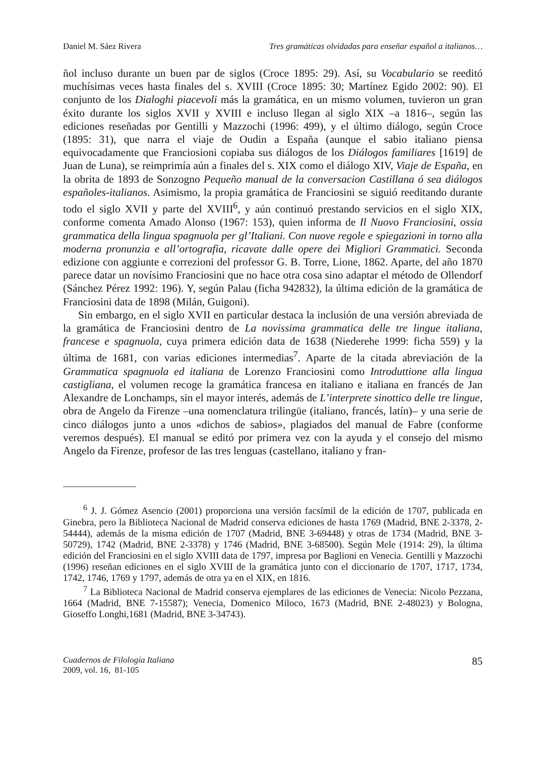Daniel M. Sáez Rivera Tres gramáticas olvidadas para enseñar español a italianos…
ñol incluso durante un buen par de siglos (Croce 1895: 29). Así, su Vocabulario se reeditó muchísimas veces hasta finales del s. XVIII (Croce 1895: 30; Martínez Egido 2002: 90). El conjunto de los Dialoghi piacevoli más la gramática, en un mismo volumen, tuvieron un gran éxito durante los siglos XVII y XVIII e incluso llegan al siglo XIX –a 1816–, según las ediciones reseñadas por Gentilli y Mazzochi (1996: 499), y el último diálogo, según Croce (1895: 31), que narra el viaje de Oudin a España (aunque el sabio italiano piensa equivocadamente que Franciosioni copiaba sus diálogos de los Diálogos familiares [1619] de Juan de Luna), se reimprimía aún a finales del s. XIX como el diálogo XIV, Viaje de España, en la obrita de 1893 de Sonzogno Pequeño manual de la conversacion Castillana ó sea diálogos españoles-italianos. Asimismo, la propia gramática de Franciosini se siguió reeditando durante todo el siglo XVII y parte del XVIII<sup>6</sup>, y aún continuó prestando servicios en el siglo XIX, conforme comenta Amado Alonso (1967: 153), quien informa de Il Nuovo Franciosini, ossia grammatica della lingua spagnuola per gl’Italiani. Con nuove regole e spiegazioni in torno alla moderna pronunzia e all’ortografia, ricavate dalle opere dei Migliori Grammatici. Seconda edizione con aggiunte e correzioni del professor G. B. Torre, Lione, 1862. Aparte, del año 1870 parece datar un novísimo Franciosini que no hace otra cosa sino adaptar el método de Ollendorf (Sánchez Pérez 1992: 196). Y, según Palau (ficha 942832), la última edición de la gramática de Franciosini data de 1898 (Milán, Guigoni).
Sin embargo, en el siglo XVII en particular destaca la inclusión de una versión abreviada de la gramática de Franciosini dentro de La novissima grammatica delle tre lingue italiana, francese e spagnuola, cuya primera edición data de 1638 (Niederehe 1999: ficha 559) y la última de 1681, con varias ediciones intermedias<sup>7</sup>. Aparte de la citada abreviación de la Grammatica spagnuola ed italiana de Lorenzo Franciosini como Introduttione alla lingua castigliana, el volumen recoge la gramática francesa en italiano e italiana en francés de Jan Alexandre de Lonchamps, sin el mayor interés, además de L’interprete sinottico delle tre lingue, obra de Angelo da Firenze –una nomenclatura trilingüe (italiano, francés, latín)– y una serie de cinco diálogos junto a unos «dichos de sabios», plagiados del manual de Fabre (conforme veremos después). El manual se editó por primera vez con la ayuda y el consejo del mismo Angelo da Firenze, profesor de las tres lenguas (castellano, italiano y fran-
<sup>6</sup> J. J. Gómez Asencio (2001) proporciona una versión facsímil de la edición de 1707, publicada en Ginebra, pero la Biblioteca Nacional de Madrid conserva ediciones de hasta 1769 (Madrid, BNE 2-3378, 2-54444), además de la misma edición de 1707 (Madrid, BNE 3-69448) y otras de 1734 (Madrid, BNE 3-50729), 1742 (Madrid, BNE 2-3378) y 1746 (Madrid, BNE 3-68500). Según Mele (1914: 29), la última edición del Franciosini en el siglo XVIII data de 1797, impresa por Baglioni en Venecia. Gentilli y Mazzochi (1996) reseñan ediciones en el siglo XVIII de la gramática junto con el diccionario de 1707, 1717, 1734, 1742, 1746, 1769 y 1797, además de otra ya en el XIX, en 1816.
<sup>7</sup> La Biblioteca Nacional de Madrid conserva ejemplares de las ediciones de Venecia: Nicolo Pezzana, 1664 (Madrid, BNE 7-15587); Venecia, Domenico Miloco, 1673 (Madrid, BNE 2-48023) y Bologna, Gioseffo Longhi,1681 (Madrid, BNE 3-34743).
Cuadernos de Filología Italiana
2009, vol. 16, 81-105
85